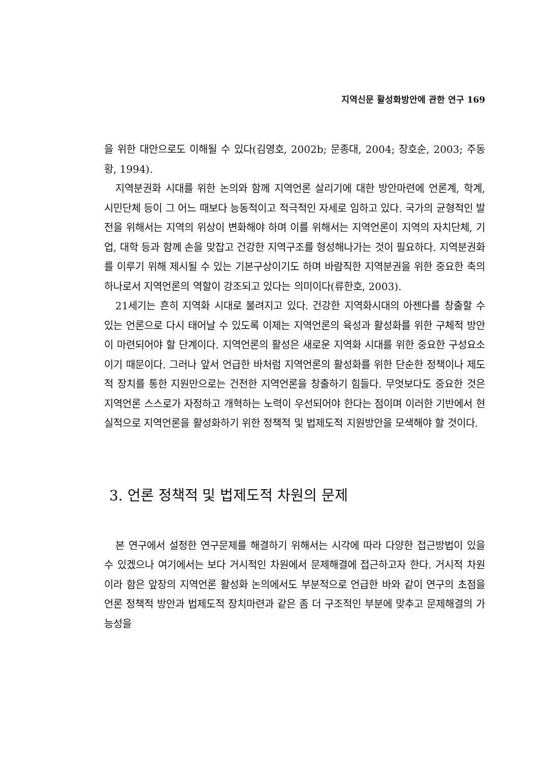지역신문 활성화방안에 관한 연구 169
을 위한 대안으로도 이해될 수 있다(김영호, 2002b; 문종대, 2004; 장호순, 2003; 주동황, 1994).
지역분권화 시대를 위한 논의와 함께 지역언론 살리기에 대한 방안마련에 언론계, 학계, 시민단체 등이 그 어느 때보다 능동적이고 적극적인 자세로 임하고 있다. 국가의 균형적인 발전을 위해서는 지역의 위상이 변화해야 하며 이를 위해서는 지역언론이 지역의 자치단체, 기업, 대학 등과 함께 손을 맞잡고 건강한 지역구조를 형성해나가는 것이 필요하다. 지역분권화를 이루기 위해 제시될 수 있는 기본구상이기도 하며 바람직한 지역분권을 위한 중요한 축의 하나로서 지역언론의 역할이 강조되고 있다는 의미이다(류한호, 2003).
21세기는 흔히 지역화 시대로 불려지고 있다. 건강한 지역화시대의 아젠다를 창출할 수 있는 언론으로 다시 태어날 수 있도록 이제는 지역언론의 육성과 활성화를 위한 구체적 방안이 마련되어야 할 단계이다. 지역언론의 활성은 새로운 지역화 시대를 위한 중요한 구성요소이기 때문이다. 그러나 앞서 언급한 바처럼 지역언론의 활성화를 위한 단순한 정책이나 제도적 장치를 통한 지원만으로는 건전한 지역언론을 창출하기 힘들다. 무엇보다도 중요한 것은 지역언론 스스로가 자정하고 개혁하는 노력이 우선되어야 한다는 점이며 이러한 기반에서 현실적으로 지역언론을 활성화하기 위한 정책적 및 법제도적 지원방안을 모색해야 할 것이다.
3. 언론 정책적 및 법제도적 차원의 문제
본 연구에서 설정한 연구문제를 해결하기 위해서는 시각에 따라 다양한 접근방법이 있을 수 있겠으나 여기에서는 보다 거시적인 차원에서 문제해결에 접근하고자 한다. 거시적 차원이라 함은 앞장의 지역언론 활성화 논의에서도 부분적으로 언급한 바와 같이 연구의 초점을 언론 정책적 방안과 법제도적 장치마련과 같은 좀 더 구조적인 부분에 맞추고 문제해결의 가능성을